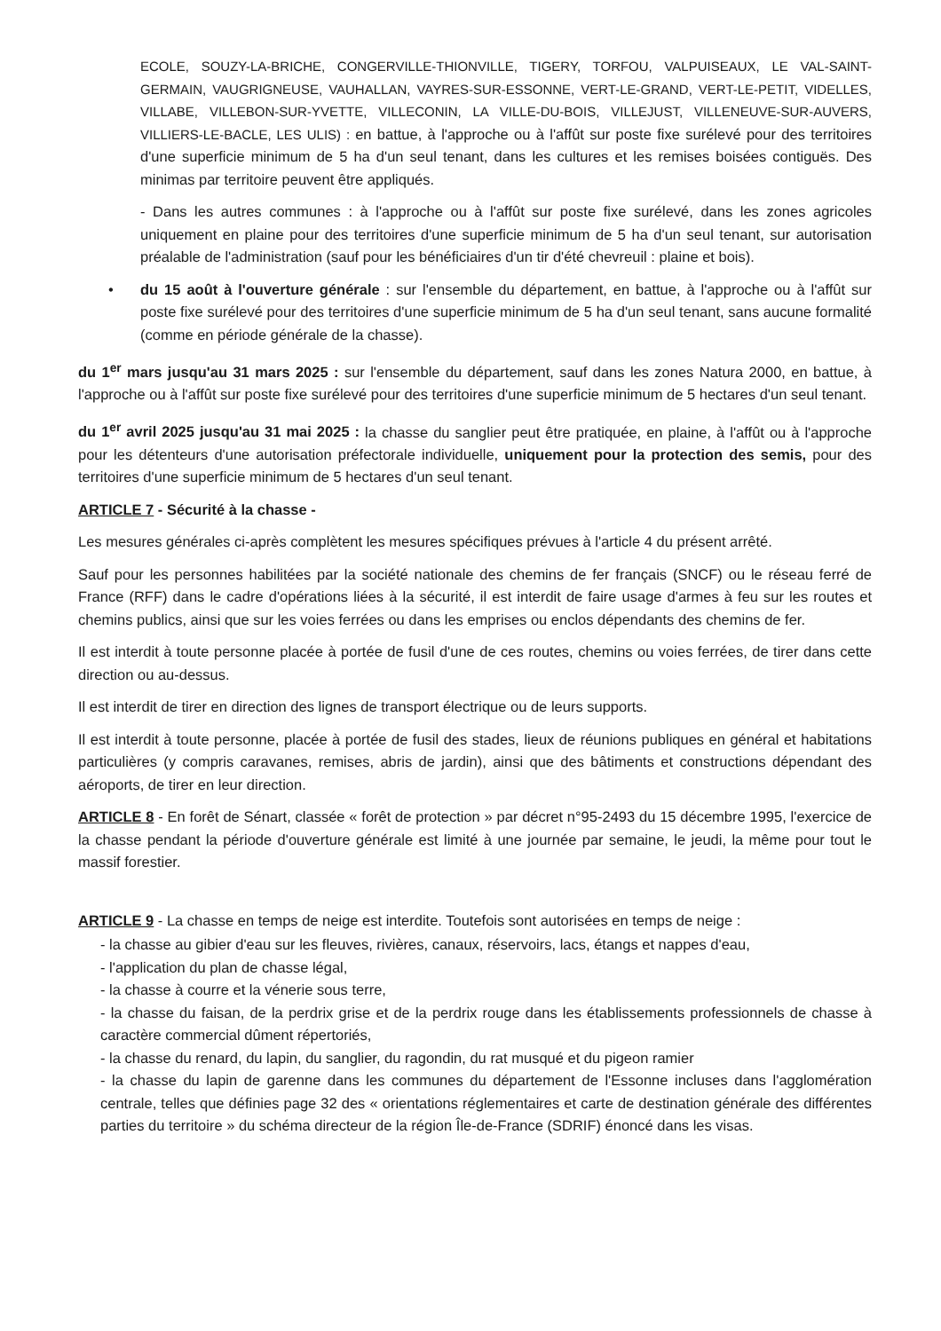ECOLE, SOUZY-LA-BRICHE, CONGERVILLE-THIONVILLE, TIGERY, TORFOU, VALPUISEAUX, LE VAL-SAINT-GERMAIN, VAUGRIGNEUSE, VAUHALLAN, VAYRES-SUR-ESSONNE, VERT-LE-GRAND, VERT-LE-PETIT, VIDELLES, VILLABE, VILLEBON-SUR-YVETTE, VILLECONIN, LA VILLE-DU-BOIS, VILLEJUST, VILLENEUVE-SUR-AUVERS, VILLIERS-LE-BACLE, LES ULIS) : en battue, à l'approche ou à l'affût sur poste fixe surélevé pour des territoires d'une superficie minimum de 5 ha d'un seul tenant, dans les cultures et les remises boisées contiguës. Des minimas par territoire peuvent être appliqués.
- Dans les autres communes : à l'approche ou à l'affût sur poste fixe surélevé, dans les zones agricoles uniquement en plaine pour des territoires d'une superficie minimum de 5 ha d'un seul tenant, sur autorisation préalable de l'administration (sauf pour les bénéficiaires d'un tir d'été chevreuil : plaine et bois).
• du 15 août à l'ouverture générale : sur l'ensemble du département, en battue, à l'approche ou à l'affût sur poste fixe surélevé pour des territoires d'une superficie minimum de 5 ha d'un seul tenant, sans aucune formalité (comme en période générale de la chasse).
du 1<sup>er</sup> mars jusqu'au 31 mars 2025 : sur l'ensemble du département, sauf dans les zones Natura 2000, en battue, à l'approche ou à l'affût sur poste fixe surélevé pour des territoires d'une superficie minimum de 5 hectares d'un seul tenant.
du 1<sup>er</sup> avril 2025 jusqu'au 31 mai 2025 : la chasse du sanglier peut être pratiquée, en plaine, à l'affût ou à l'approche pour les détenteurs d'une autorisation préfectorale individuelle, uniquement pour la protection des semis, pour des territoires d'une superficie minimum de 5 hectares d'un seul tenant.
ARTICLE 7 - Sécurité à la chasse -
Les mesures générales ci-après complètent les mesures spécifiques prévues à l'article 4 du présent arrêté.
Sauf pour les personnes habilitées par la société nationale des chemins de fer français (SNCF) ou le réseau ferré de France (RFF) dans le cadre d'opérations liées à la sécurité, il est interdit de faire usage d'armes à feu sur les routes et chemins publics, ainsi que sur les voies ferrées ou dans les emprises ou enclos dépendants des chemins de fer.
Il est interdit à toute personne placée à portée de fusil d'une de ces routes, chemins ou voies ferrées, de tirer dans cette direction ou au-dessus.
Il est interdit de tirer en direction des lignes de transport électrique ou de leurs supports.
Il est interdit à toute personne, placée à portée de fusil des stades, lieux de réunions publiques en général et habitations particulières (y compris caravanes, remises, abris de jardin), ainsi que des bâtiments et constructions dépendant des aéroports, de tirer en leur direction.
ARTICLE 8 - En forêt de Sénart, classée « forêt de protection » par décret n°95-2493 du 15 décembre 1995, l'exercice de la chasse pendant la période d'ouverture générale est limité à une journée par semaine, le jeudi, la même pour tout le massif forestier.
ARTICLE 9 - La chasse en temps de neige est interdite. Toutefois sont autorisées en temps de neige :
- la chasse au gibier d'eau sur les fleuves, rivières, canaux, réservoirs, lacs, étangs et nappes d'eau,
- l'application du plan de chasse légal,
- la chasse à courre et la vénerie sous terre,
- la chasse du faisan, de la perdrix grise et de la perdrix rouge dans les établissements professionnels de chasse à caractère commercial dûment répertoriés,
- la chasse du renard, du lapin, du sanglier, du ragondin, du rat musqué et du pigeon ramier
- la chasse du lapin de garenne dans les communes du département de l'Essonne incluses dans l'agglomération centrale, telles que définies page 32 des « orientations réglementaires et carte de destination générale des différentes parties du territoire » du schéma directeur de la région Île-de-France (SDRIF) énoncé dans les visas.